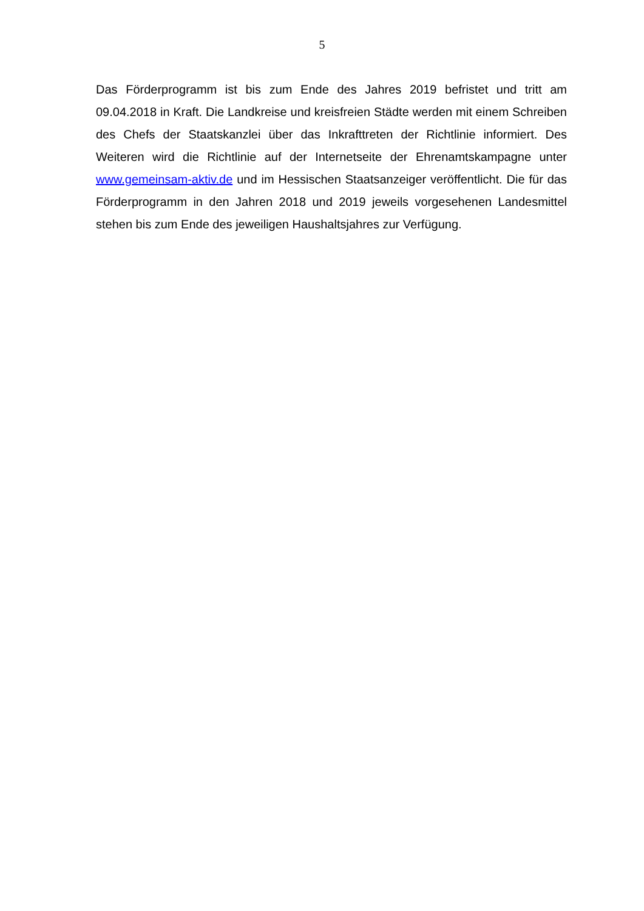5
Das Förderprogramm ist bis zum Ende des Jahres 2019 befristet und tritt am 09.04.2018 in Kraft. Die Landkreise und kreisfreien Städte werden mit einem Schreiben des Chefs der Staatskanzlei über das Inkrafttreten der Richtlinie informiert. Des Weiteren wird die Richtlinie auf der Internetseite der Ehrenamtskampagne unter www.gemeinsam-aktiv.de und im Hessischen Staatsanzeiger veröffentlicht. Die für das Förderprogramm in den Jahren 2018 und 2019 jeweils vorgesehenen Landesmittel stehen bis zum Ende des jeweiligen Haushaltsjahres zur Verfügung.